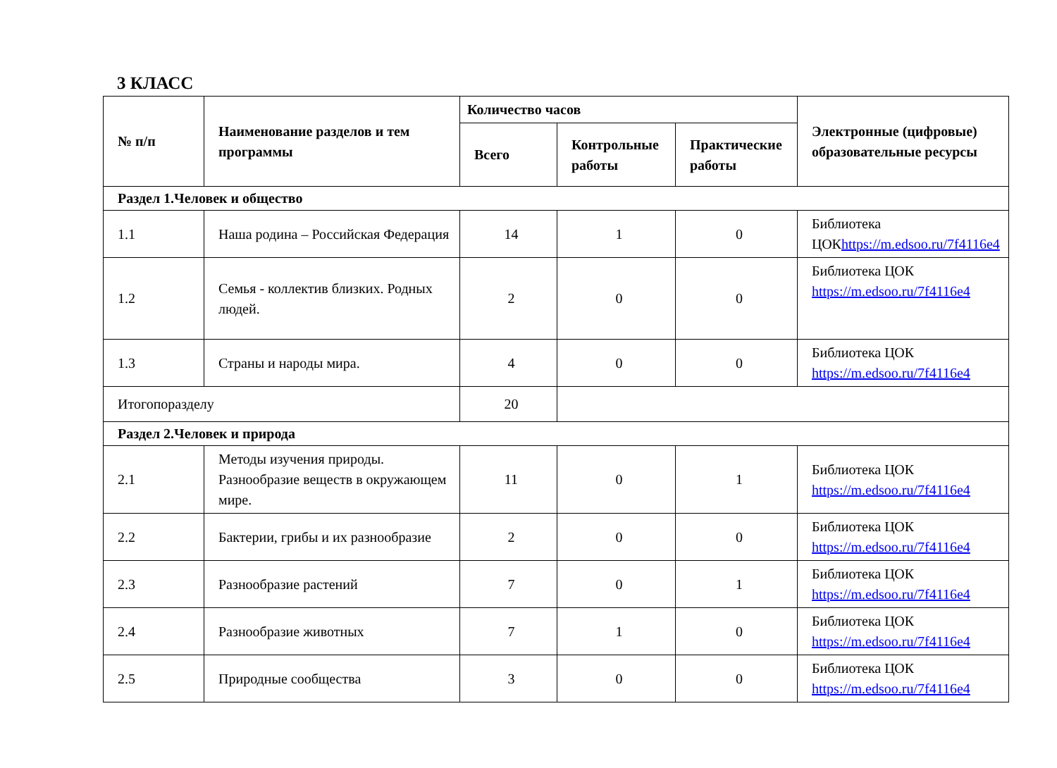3 КЛАСС
| № п/п | Наименование разделов и тем программы | Количество часов | | | Электронные (цифровые) образовательные ресурсы |
| --- | --- | --- | --- | --- | --- |
| | | Всего | Контрольные работы | Практические работы | |
| Раздел 1.Человек и общество | | | | | |
| 1.1 | Наша родина – Российская Федерация | 14 | 1 | 0 | Библиотека ЦОК https://m.edsoo.ru/7f4116e4 |
| 1.2 | Семья - коллектив близких. Родных людей. | 2 | 0 | 0 | Библиотека ЦОК https://m.edsoo.ru/7f4116e4 |
| 1.3 | Страны и народы мира. | 4 | 0 | 0 | Библиотека ЦОК https://m.edsoo.ru/7f4116e4 |
| Итогопоразделу | | 20 | | | |
| Раздел 2.Человек и природа | | | | | |
| 2.1 | Методы изучения природы. Разнообразие веществ в окружающем мире. | 11 | 0 | 1 | Библиотека ЦОК https://m.edsoo.ru/7f4116e4 |
| 2.2 | Бактерии, грибы и их разнообразие | 2 | 0 | 0 | Библиотека ЦОК https://m.edsoo.ru/7f4116e4 |
| 2.3 | Разнообразие растений | 7 | 0 | 1 | Библиотека ЦОК https://m.edsoo.ru/7f4116e4 |
| 2.4 | Разнообразие животных | 7 | 1 | 0 | Библиотека ЦОК https://m.edsoo.ru/7f4116e4 |
| 2.5 | Природные сообщества | 3 | 0 | 0 | Библиотека ЦОК https://m.edsoo.ru/7f4116e4 |